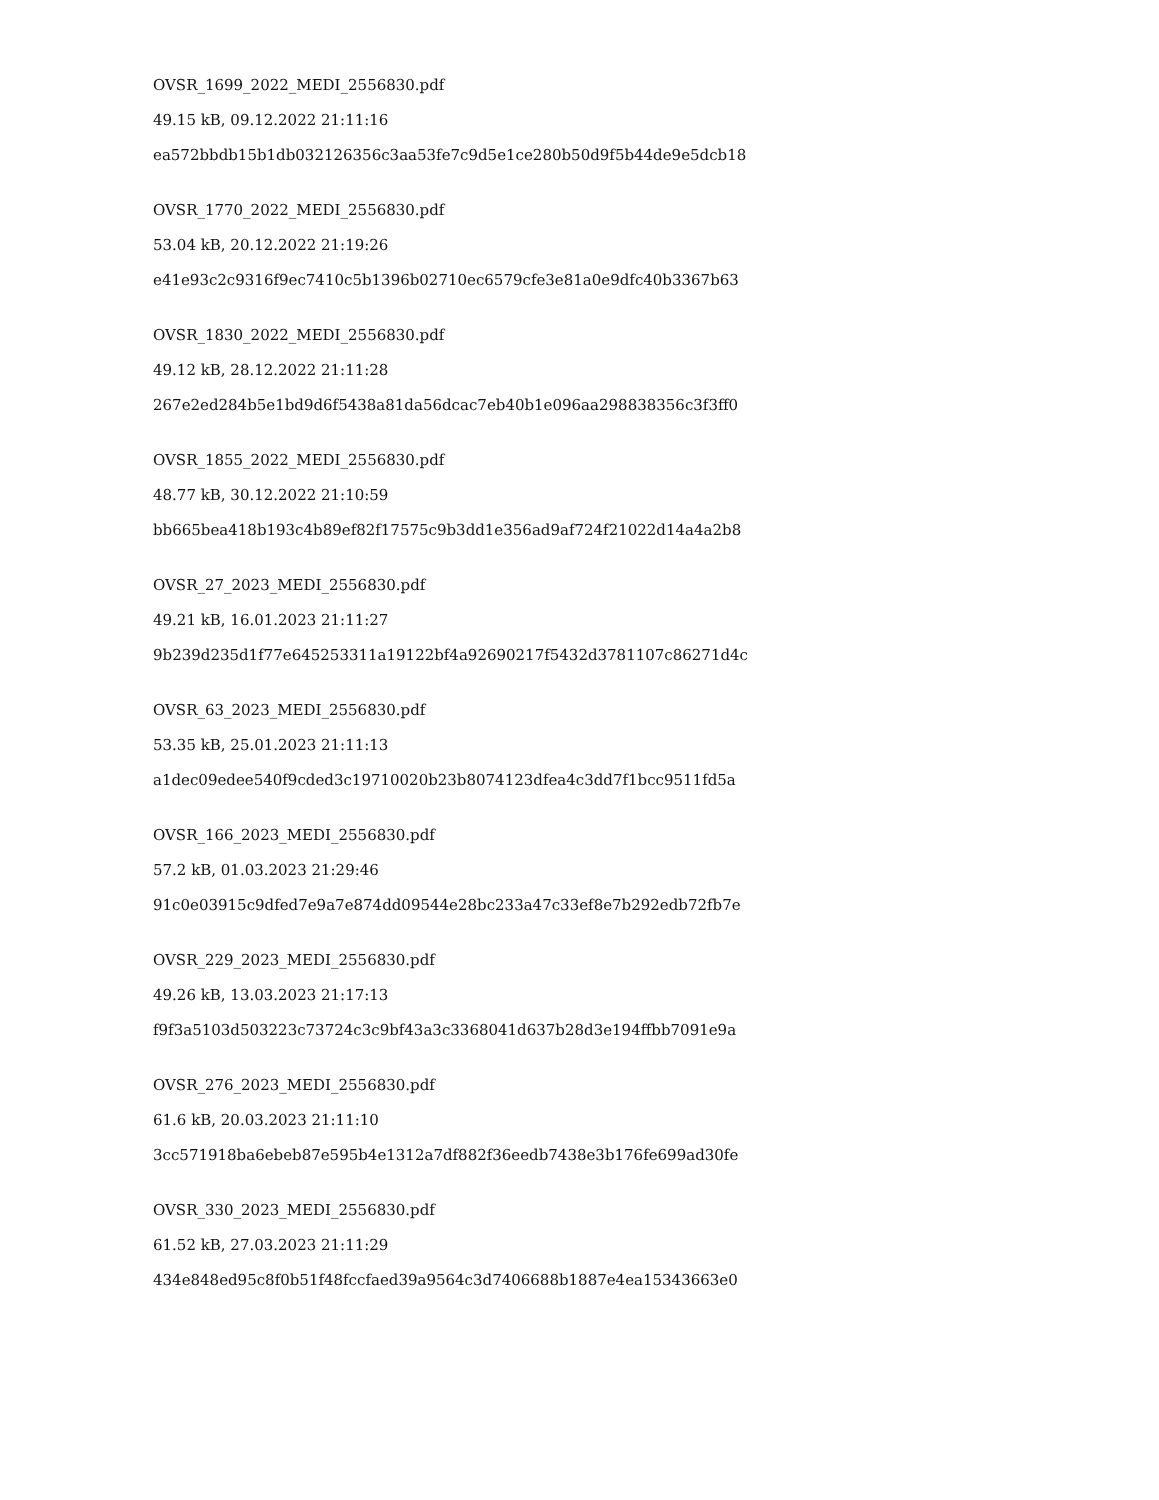OVSR_1699_2022_MEDI_2556830.pdf
49.15 kB, 09.12.2022 21:11:16
ea572bbdb15b1db032126356c3aa53fe7c9d5e1ce280b50d9f5b44de9e5dcb18
OVSR_1770_2022_MEDI_2556830.pdf
53.04 kB, 20.12.2022 21:19:26
e41e93c2c9316f9ec7410c5b1396b02710ec6579cfe3e81a0e9dfc40b3367b63
OVSR_1830_2022_MEDI_2556830.pdf
49.12 kB, 28.12.2022 21:11:28
267e2ed284b5e1bd9d6f5438a81da56dcac7eb40b1e096aa298838356c3f3ff0
OVSR_1855_2022_MEDI_2556830.pdf
48.77 kB, 30.12.2022 21:10:59
bb665bea418b193c4b89ef82f17575c9b3dd1e356ad9af724f21022d14a4a2b8
OVSR_27_2023_MEDI_2556830.pdf
49.21 kB, 16.01.2023 21:11:27
9b239d235d1f77e645253311a19122bf4a92690217f5432d3781107c86271d4c
OVSR_63_2023_MEDI_2556830.pdf
53.35 kB, 25.01.2023 21:11:13
a1dec09edee540f9cded3c19710020b23b8074123dfea4c3dd7f1bcc9511fd5a
OVSR_166_2023_MEDI_2556830.pdf
57.2 kB, 01.03.2023 21:29:46
91c0e03915c9dfed7e9a7e874dd09544e28bc233a47c33ef8e7b292edb72fb7e
OVSR_229_2023_MEDI_2556830.pdf
49.26 kB, 13.03.2023 21:17:13
f9f3a5103d503223c73724c3c9bf43a3c3368041d637b28d3e194ffbb7091e9a
OVSR_276_2023_MEDI_2556830.pdf
61.6 kB, 20.03.2023 21:11:10
3cc571918ba6ebeb87e595b4e1312a7df882f36eedb7438e3b176fe699ad30fe
OVSR_330_2023_MEDI_2556830.pdf
61.52 kB, 27.03.2023 21:11:29
434e848ed95c8f0b51f48fccfaed39a9564c3d7406688b1887e4ea15343663e0